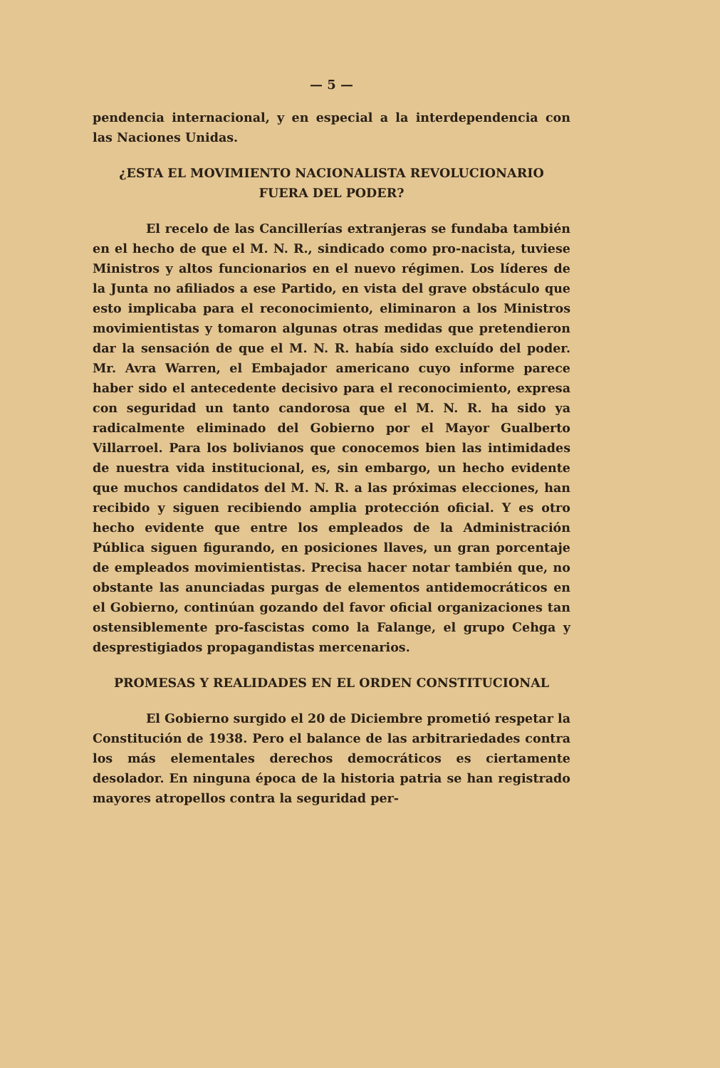— 5 —
pendencia internacional, y en especial a la interdependencia con las Naciones Unidas.
¿ESTA EL MOVIMIENTO NACIONALISTA REVOLUCIONARIO FUERA DEL PODER?
El recelo de las Cancillerías extranjeras se fundaba también en el hecho de que el M. N. R., sindicado como pro-nacista, tuviese Ministros y altos funcionarios en el nuevo régimen. Los líderes de la Junta no afiliados a ese Partido, en vista del grave obstáculo que esto implicaba para el reconocimiento, eliminaron a los Ministros movimientistas y tomaron algunas otras medidas que pretendieron dar la sensación de que el M. N. R. había sido excluído del poder. Mr. Avra Warren, el Embajador americano cuyo informe parece haber sido el antecedente decisivo para el reconocimiento, expresa con seguridad un tanto candorosa que el M. N. R. ha sido ya radicalmente eliminado del Gobierno por el Mayor Gualberto Villarroel. Para los bolivianos que conocemos bien las intimidades de nuestra vida institucional, es, sin embargo, un hecho evidente que muchos candidatos del M. N. R. a las próximas elecciones, han recibido y siguen recibiendo amplia protección oficial. Y es otro hecho evidente que entre los empleados de la Administración Pública siguen figurando, en posiciones llaves, un gran porcentaje de empleados movimientistas. Precisa hacer notar también que, no obstante las anunciadas purgas de elementos antidemocráticos en el Gobierno, continúan gozando del favor oficial organizaciones tan ostensiblemente pro-fascistas como la Falange, el grupo Cehga y desprestigiados propagandistas mercenarios.
PROMESAS Y REALIDADES EN EL ORDEN CONSTITUCIONAL
El Gobierno surgido el 20 de Diciembre prometió respetar la Constitución de 1938. Pero el balance de las arbitrariedades contra los más elementales derechos democráticos es ciertamente desolador. En ninguna época de la historia patria se han registrado mayores atropellos contra la seguridad per-